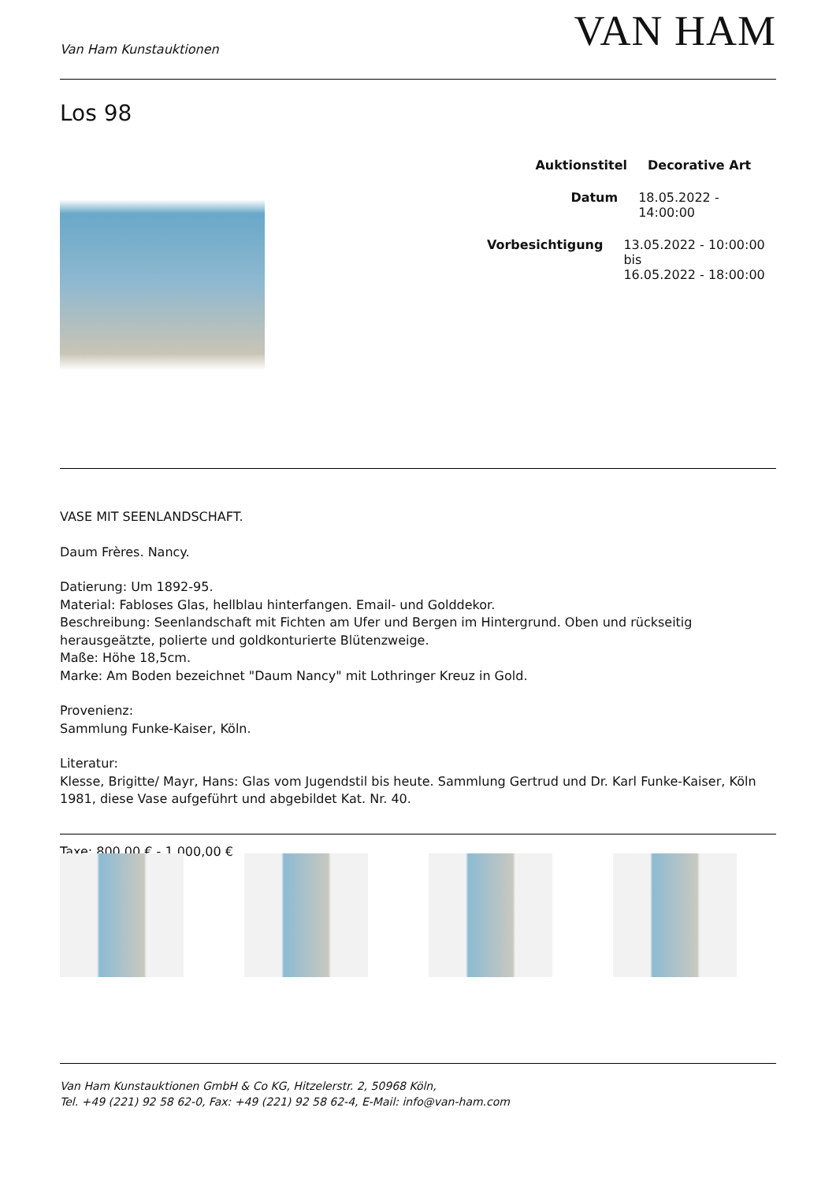Van Ham Kunstauktionen
VAN HAM
Los 98
Auktionstitel Decorative Art
Datum 18.05.2022 - 14:00:00
Vorbesichtigung 13.05.2022 - 10:00:00 bis
16.05.2022 - 18:00:00
VASE MIT SEENLANDSCHAFT.
Daum Frères. Nancy.
Datierung: Um 1892-95.
Material: Fabloses Glas, hellblau hinterfangen. Email- und Golddekor.
Beschreibung: Seenlandschaft mit Fichten am Ufer und Bergen im Hintergrund. Oben und rückseitig
herausgeätzte, polierte und goldkonturierte Blütenzweige.
Maße: Höhe 18,5cm.
Marke: Am Boden bezeichnet "Daum Nancy" mit Lothringer Kreuz in Gold.
Provenienz:
Sammlung Funke-Kaiser, Köln.
Literatur:
Klesse, Brigitte/ Mayr, Hans: Glas vom Jugendstil bis heute. Sammlung Gertrud und Dr. Karl Funke-Kaiser, Köln 1981, diese Vase aufgeführt und abgebildet Kat. Nr. 40.
Taxe: 800,00 € - 1.000,00 €
Van Ham Kunstauktionen GmbH & Co KG, Hitzelerstr. 2, 50968 Köln,
Tel. +49 (221) 92 58 62-0, Fax: +49 (221) 92 58 62-4, E-Mail: info@van-ham.com